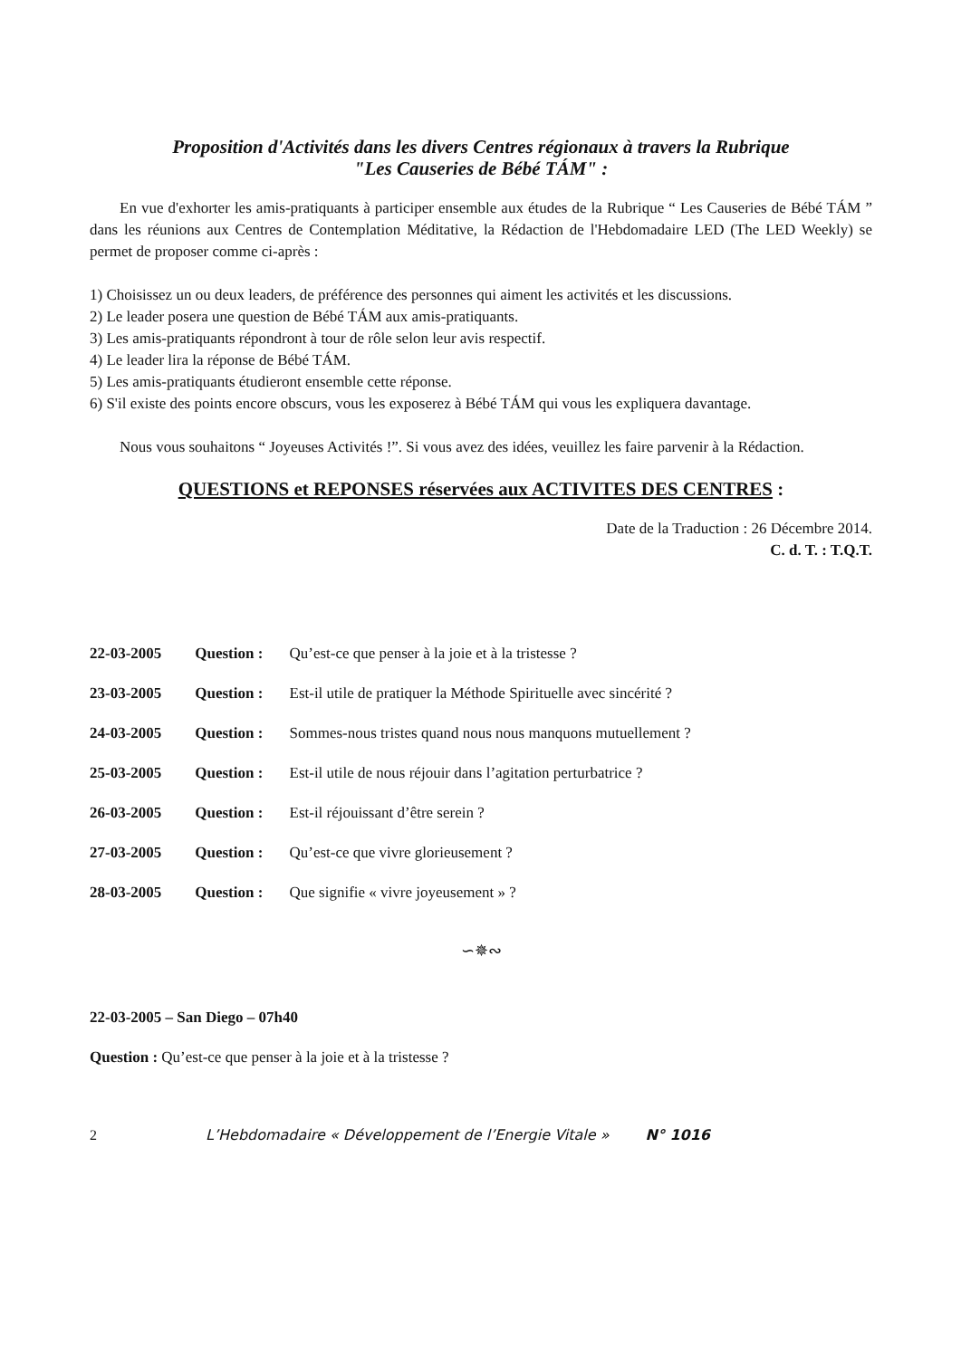Proposition d'Activités dans les divers Centres régionaux à travers la Rubrique
"Les Causeries de Bébé TÁM" :
En vue d'exhorter les amis-pratiquants à participer ensemble aux études de la Rubrique “ Les Causeries de Bébé TÁM ” dans les réunions aux Centres de Contemplation Méditative, la Rédaction de l'Hebdomadaire LED (The LED Weekly) se permet de proposer comme ci-après :
1) Choisissez un ou deux leaders, de préférence des personnes qui aiment les activités et les discussions.
2) Le leader posera une question de Bébé TÁM aux amis-pratiquants.
3) Les amis-pratiquants répondront à tour de rôle selon leur avis respectif.
4) Le leader lira la réponse de Bébé TÁM.
5) Les amis-pratiquants étudieront ensemble cette réponse.
6) S'il existe des points encore obscurs, vous les exposerez à Bébé TÁM qui vous les expliquera davantage.
Nous vous souhaitons “ Joyeuses Activités !”. Si vous avez des idées, veuillez les faire parvenir à la Rédaction.
QUESTIONS et REPONSES réservées aux ACTIVITES DES CENTRES :
Date de la Traduction : 26 Décembre 2014.
C. d. T. : T.Q.T.
22-03-2005 Question : Qu’est-ce que penser à la joie et à la tristesse ?
23-03-2005 Question : Est-il utile de pratiquer la Méthode Spirituelle avec sincérité ?
24-03-2005 Question : Sommes-nous tristes quand nous nous manquons mutuellement ?
25-03-2005 Question : Est-il utile de nous réjouir dans l’agitation perturbatrice ?
26-03-2005 Question : Est-il réjouissant d’être serein ?
27-03-2005 Question : Qu’est-ce que vivre glorieusement ?
28-03-2005 Question : Que signifie « vivre joyeusement » ?
∽✵∾
22-03-2005 – San Diego – 07h40
Question : Qu’est-ce que penser à la joie et à la tristesse ?
2 L’Hebdomadaire « Développement de l’Energie Vitale » N° 1016